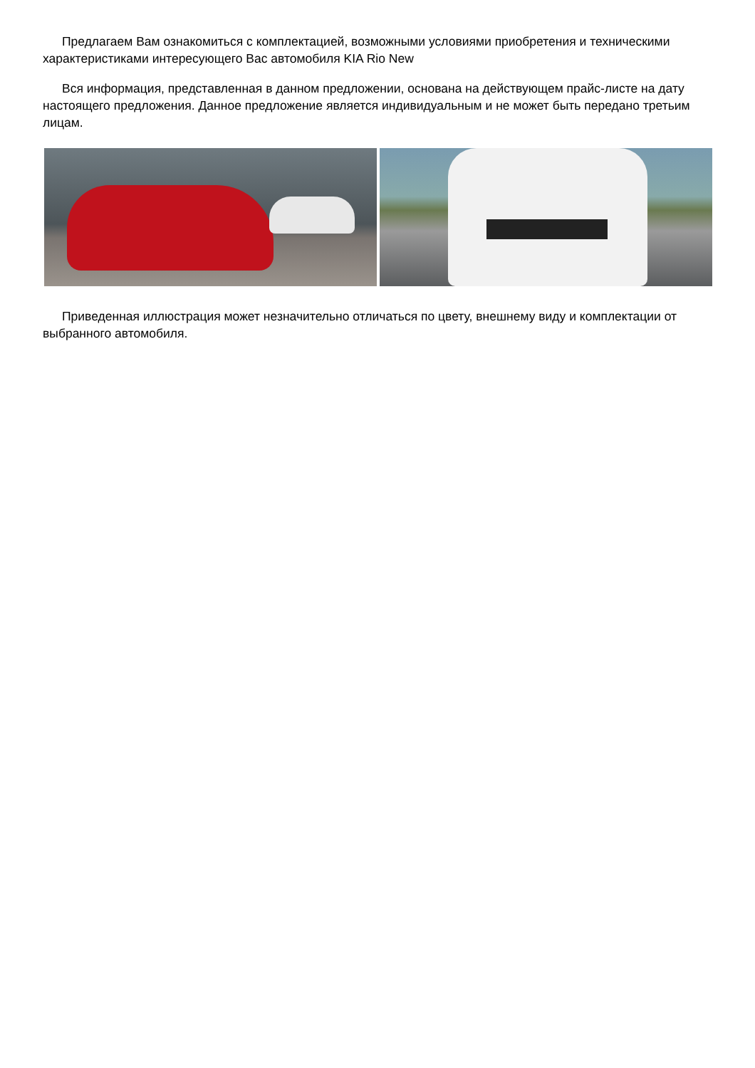Предлагаем Вам ознакомиться с комплектацией, возможными условиями приобретения и техническими характеристиками интересующего Вас автомобиля KIA Rio New
Вся информация, представленная в данном предложении, основана на действующем прайс-листе на дату настоящего предложения. Данное предложение является индивидуальным и не может быть передано третьим лицам.
Приведенная иллюстрация может незначительно отличаться по цвету, внешнему виду и комплектации от выбранного автомобиля.